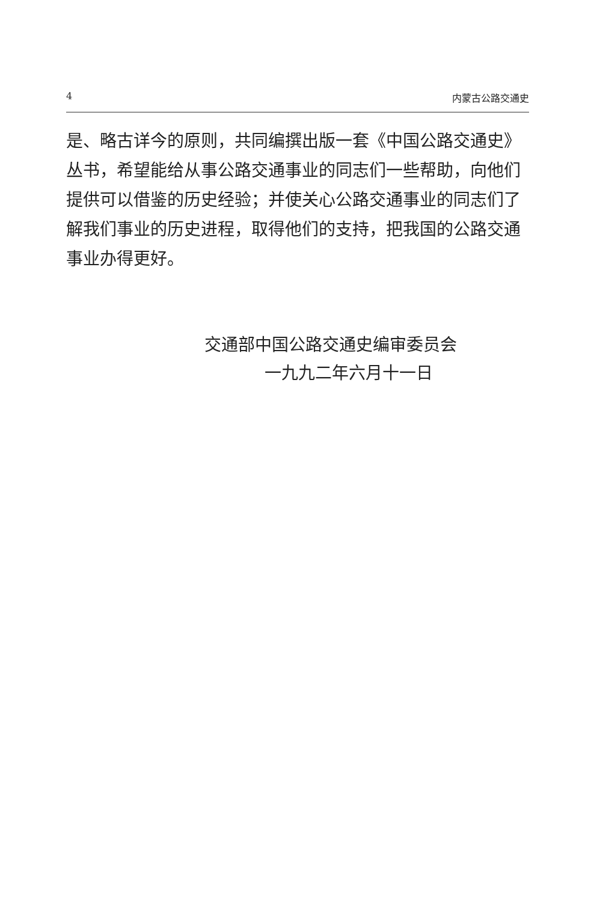4 内蒙古公路交通史
是、略古详今的原则，共同编撰出版一套《中国公路交通史》丛书，希望能给从事公路交通事业的同志们一些帮助，向他们提供可以借鉴的历史经验；并使关心公路交通事业的同志们了解我们事业的历史进程，取得他们的支持，把我国的公路交通事业办得更好。
交通部中国公路交通史编审委员会
一九九二年六月十一日